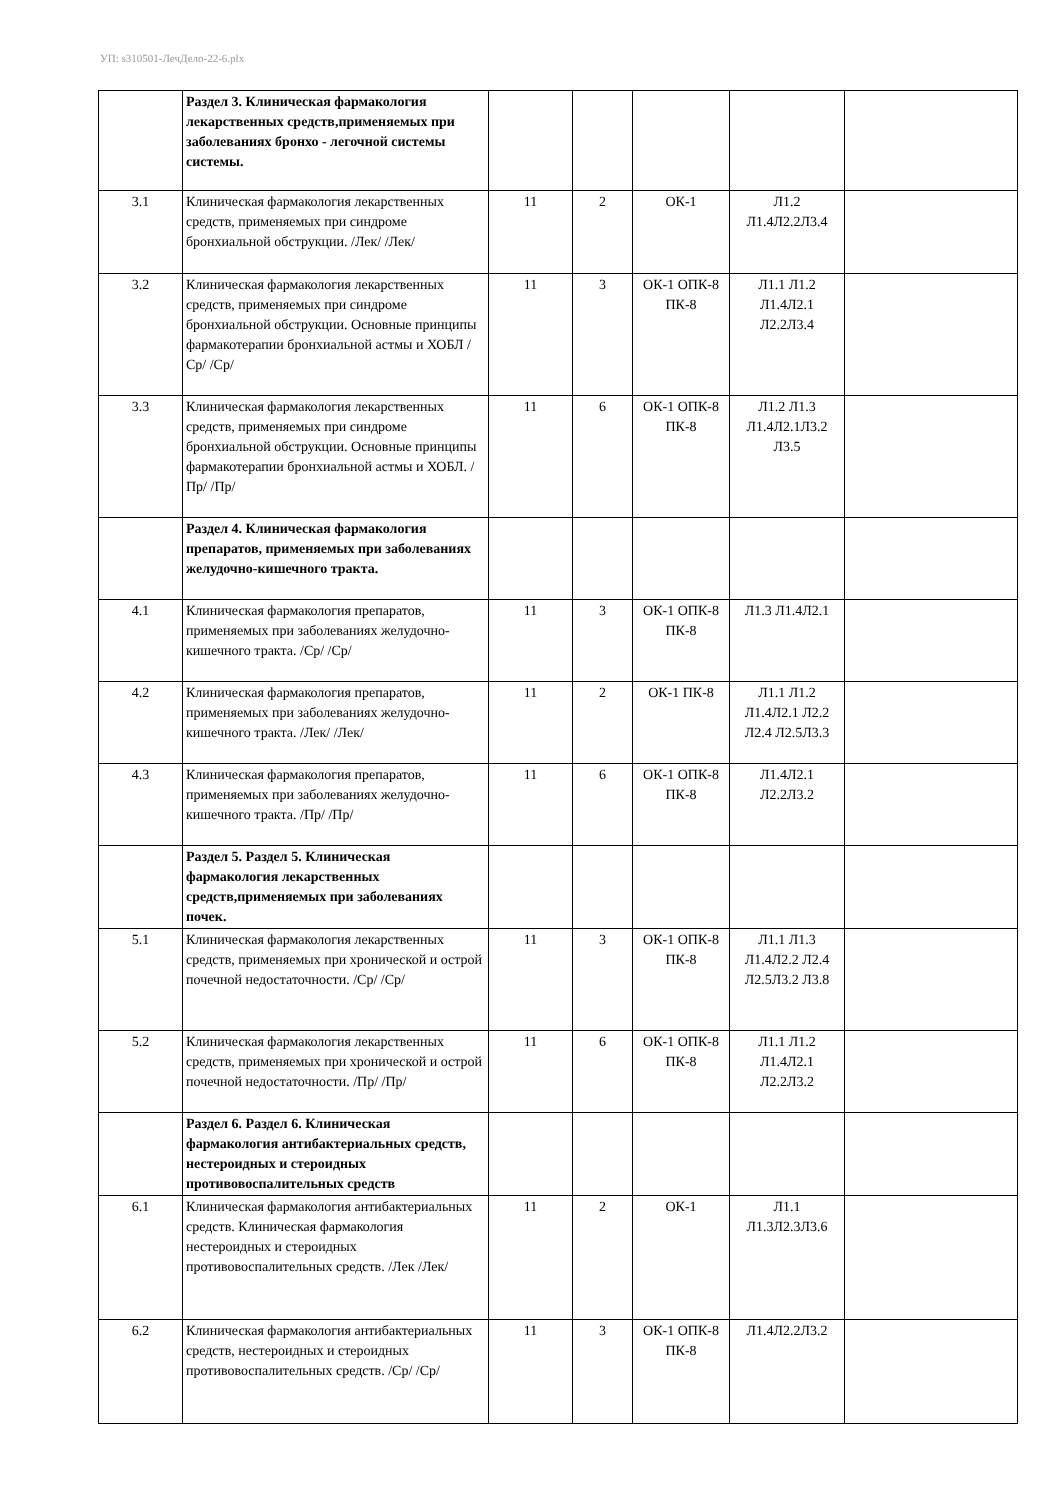УП: s310501-ЛечДело-22-6.plx
| | Раздел 3. Клиническая фармакология лекарственных средств,применяемых при заболеваниях бронхо - легочной системы системы. | | | | | |
| 3.1 | Клиническая фармакология лекарственных средств, применяемых при синдроме бронхиальной обструкции. /Лек/ /Лек/ | 11 | 2 | ОК-1 | Л1.2 Л1.4Л2.2Л3.4 | |
| 3.2 | Клиническая фармакология лекарственных средств, применяемых при синдроме бронхиальной обструкции. Основные принципы фармакотерапии бронхиальной астмы и ХОБЛ /Ср/ /Ср/ | 11 | 3 | ОК-1 ОПК-8 ПК-8 | Л1.1 Л1.2 Л1.4Л2.1 Л2.2Л3.4 | |
| 3.3 | Клиническая фармакология лекарственных средств, применяемых при синдроме бронхиальной обструкции. Основные принципы фармакотерапии бронхиальной астмы и ХОБЛ. /Пр/ /Пр/ | 11 | 6 | ОК-1 ОПК-8 ПК-8 | Л1.2 Л1.3 Л1.4Л2.1Л3.2 Л3.5 | |
| | Раздел 4. Клиническая фармакология препаратов, применяемых при заболеваниях желудочно-кишечного тракта. | | | | | |
| 4.1 | Клиническая фармакология препаратов, применяемых при заболеваниях желудочно-кишечного тракта. /Ср/ /Ср/ | 11 | 3 | ОК-1 ОПК-8 ПК-8 | Л1.3 Л1.4Л2.1 | |
| 4.2 | Клиническая фармакология препаратов, применяемых при заболеваниях желудочно-кишечного тракта. /Лек/ /Лек/ | 11 | 2 | ОК-1 ПК-8 | Л1.1 Л1.2 Л1.4Л2.1 Л2.2 Л2.4 Л2.5Л3.3 | |
| 4.3 | Клиническая фармакология препаратов, применяемых при заболеваниях желудочно-кишечного тракта. /Пр/ /Пр/ | 11 | 6 | ОК-1 ОПК-8 ПК-8 | Л1.4Л2.1 Л2.2Л3.2 | |
| | Раздел 5. Раздел 5. Клиническая фармакология лекарственных средств,применяемых при заболеваниях почек. | | | | | |
| 5.1 | Клиническая фармакология лекарственных средств, применяемых при хронической и острой почечной недостаточности. /Ср/ /Ср/ | 11 | 3 | ОК-1 ОПК-8 ПК-8 | Л1.1 Л1.3 Л1.4Л2.2 Л2.4 Л2.5Л3.2 Л3.8 | |
| 5.2 | Клиническая фармакология лекарственных средств, применяемых при хронической и острой почечной недостаточности. /Пр/ /Пр/ | 11 | 6 | ОК-1 ОПК-8 ПК-8 | Л1.1 Л1.2 Л1.4Л2.1 Л2.2Л3.2 | |
| | Раздел 6. Раздел 6. Клиническая фармакология антибактериальных средств, нестероидных и стероидных противовоспалительных средств | | | | | |
| 6.1 | Клиническая фармакология антибактериальных средств. Клиническая фармакология нестероидных и стероидных противовоспалительных средств. /Лек /Лек/ | 11 | 2 | ОК-1 | Л1.1 Л1.3Л2.3Л3.6 | |
| 6.2 | Клиническая фармакология антибактериальных средств, нестероидных и стероидных противовоспалительных средств. /Ср/ /Ср/ | 11 | 3 | ОК-1 ОПК-8 ПК-8 | Л1.4Л2.2Л3.2 | |